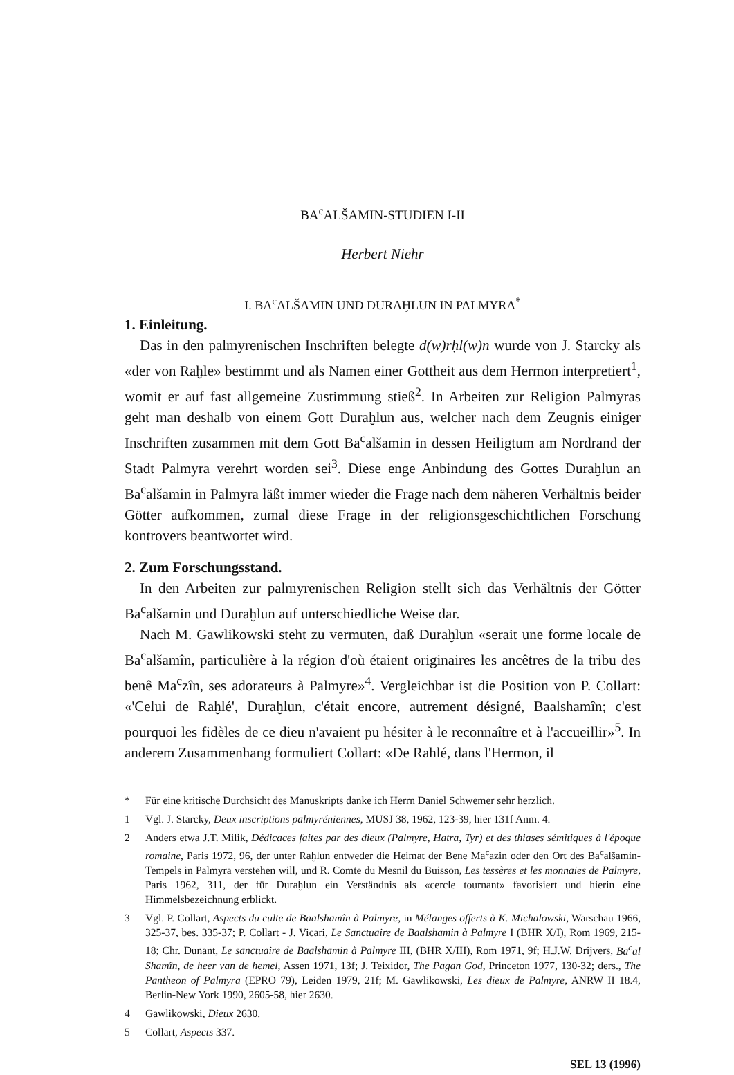BA<sup>c</sup>ALŠAMIN-STUDIEN I-II
Herbert Niehr
I. BA<sup>c</sup>ALŠAMIN UND DURAḪLUN IN PALMYRA<sup>*</sup>
1. Einleitung.
Das in den palmyrenischen Inschriften belegte d(w)rḥl(w)n wurde von J. Starcky als «der von Raḫle» bestimmt und als Namen einer Gottheit aus dem Hermon interpretiert<sup>1</sup>, womit er auf fast allgemeine Zustimmung stieß<sup>2</sup>. In Arbeiten zur Religion Palmyras geht man deshalb von einem Gott Duraḫlun aus, welcher nach dem Zeugnis einiger Inschriften zusammen mit dem Gott Ba<sup>c</sup>alšamin in dessen Heiligtum am Nordrand der Stadt Palmyra verehrt worden sei<sup>3</sup>. Diese enge Anbindung des Gottes Duraḫlun an Ba<sup>c</sup>alšamin in Palmyra läßt immer wieder die Frage nach dem näheren Verhältnis beider Götter aufkommen, zumal diese Frage in der religionsgeschichtlichen Forschung kontrovers beantwortet wird.
2. Zum Forschungsstand.
In den Arbeiten zur palmyrenischen Religion stellt sich das Verhältnis der Götter Ba<sup>c</sup>alšamin und Duraḫlun auf unterschiedliche Weise dar.
Nach M. Gawlikowski steht zu vermuten, daß Duraḫlun «serait une forme locale de Ba<sup>c</sup>alšamîn, particulière à la région d'où étaient originaires les ancêtres de la tribu des benê Ma<sup>c</sup>zîn, ses adorateurs à Palmyre»<sup>4</sup>. Vergleichbar ist die Position von P. Collart: «'Celui de Raḫlé', Duraḫlun, c'était encore, autrement désigné, Baalshamîn; c'est pourquoi les fidèles de ce dieu n'avaient pu hésiter à le reconnaître et à l'accueillir»<sup>5</sup>. In anderem Zusammenhang formuliert Collart: «De Rahlé, dans l'Hermon, il
* Für eine kritische Durchsicht des Manuskripts danke ich Herrn Daniel Schwemer sehr herzlich.
1 Vgl. J. Starcky, Deux inscriptions palmyréniennes, MUSJ 38, 1962, 123-39, hier 131f Anm. 4.
2 Anders etwa J.T. Milik, Dédicaces faites par des dieux (Palmyre, Hatra, Tyr) et des thiases sémitiques à l'époque romaine, Paris 1972, 96, der unter Raḫlun entweder die Heimat der Bene Ma<sup>c</sup>azin oder den Ort des Ba<sup>c</sup>alšamin-Tempels in Palmyra verstehen will, und R. Comte du Mesnil du Buisson, Les tessères et les monnaies de Palmyre, Paris 1962, 311, der für Duraḫlun ein Verständnis als «cercle tournant» favorisiert und hierin eine Himmelsbezeichnung erblickt.
3 Vgl. P. Collart, Aspects du culte de Baalshamîn à Palmyre, in Mélanges offerts à K. Michalowski, Warschau 1966, 325-37, bes. 335-37; P. Collart - J. Vicari, Le Sanctuaire de Baalshamin à Palmyre I (BHR X/I), Rom 1969, 215-18; Chr. Dunant, Le sanctuaire de Baalshamin à Palmyre III, (BHR X/III), Rom 1971, 9f; H.J.W. Drijvers, Ba<sup>c</sup>al Shamîn, de heer van de hemel, Assen 1971, 13f; J. Teixidor, The Pagan God, Princeton 1977, 130-32; ders., The Pantheon of Palmyra (EPRO 79), Leiden 1979, 21f; M. Gawlikowski, Les dieux de Palmyre, ANRW II 18.4, Berlin-New York 1990, 2605-58, hier 2630.
4 Gawlikowski, Dieux 2630.
5 Collart, Aspects 337.
SEL 13 (1996)